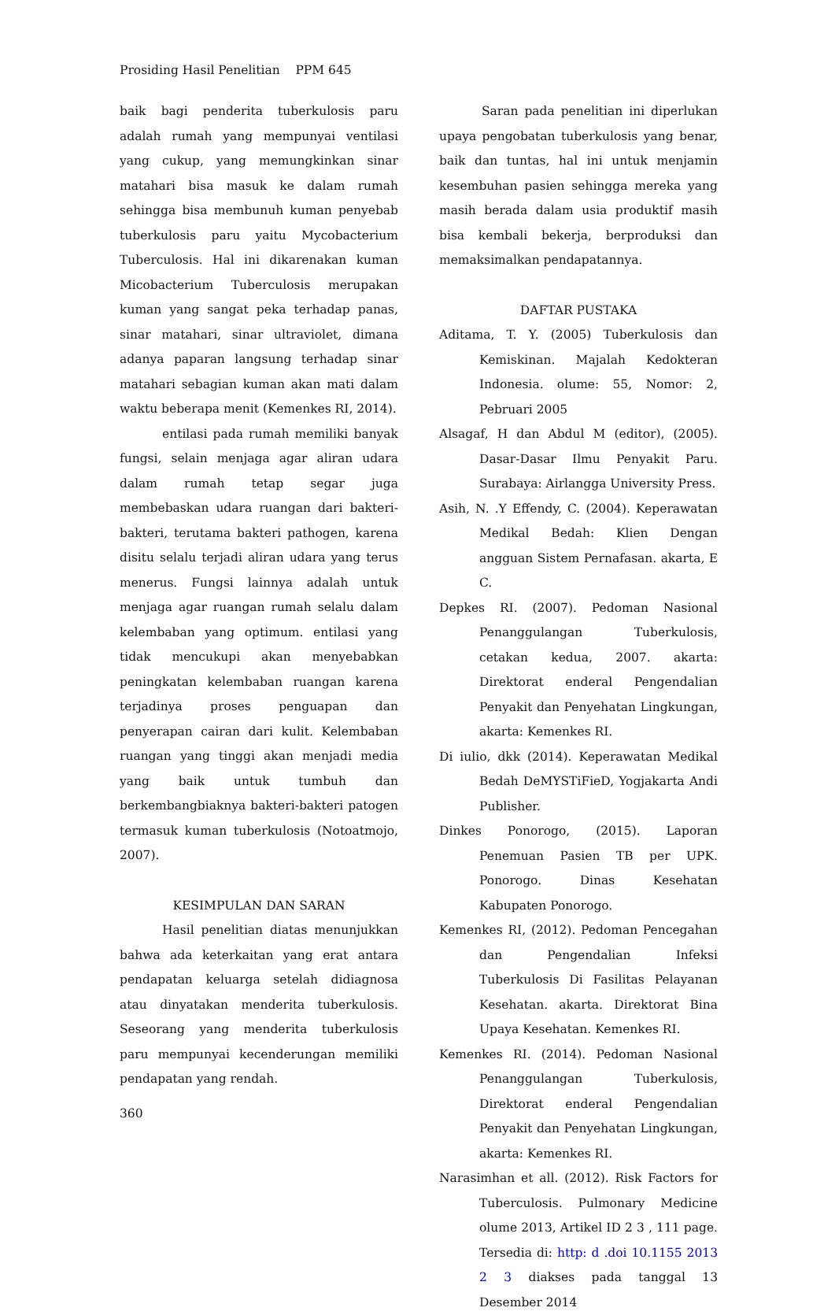Prosiding Hasil Penelitian PPM 645
baik bagi penderita tuberkulosis paru adalah rumah yang mempunyai ventilasi yang cukup, yang memungkinkan sinar matahari bisa masuk ke dalam rumah sehingga bisa membunuh kuman penyebab tuberkulosis paru yaitu Mycobacterium Tuberculosis. Hal ini dikarenakan kuman Micobacterium Tuberculosis merupakan kuman yang sangat peka terhadap panas, sinar matahari, sinar ultraviolet, dimana adanya paparan langsung terhadap sinar matahari sebagian kuman akan mati dalam waktu beberapa menit (Kemenkes RI, 2014).
entilasi pada rumah memiliki banyak fungsi, selain menjaga agar aliran udara dalam rumah tetap segar juga membebaskan udara ruangan dari bakteri-bakteri, terutama bakteri pathogen, karena disitu selalu terjadi aliran udara yang terus menerus. Fungsi lainnya adalah untuk menjaga agar ruangan rumah selalu dalam kelembaban yang optimum. entilasi yang tidak mencukupi akan menyebabkan peningkatan kelembaban ruangan karena terjadinya proses penguapan dan penyerapan cairan dari kulit. Kelembaban ruangan yang tinggi akan menjadi media yang baik untuk tumbuh dan berkembangbiaknya bakteri-bakteri patogen termasuk kuman tuberkulosis (Notoatmojo, 2007).
KESIMPULAN DAN SARAN
Hasil penelitian diatas menunjukkan bahwa ada keterkaitan yang erat antara pendapatan keluarga setelah didiagnosa atau dinyatakan menderita tuberkulosis. Seseorang yang menderita tuberkulosis paru mempunyai kecenderungan memiliki pendapatan yang rendah.
Saran pada penelitian ini diperlukan upaya pengobatan tuberkulosis yang benar, baik dan tuntas, hal ini untuk menjamin kesembuhan pasien sehingga mereka yang masih berada dalam usia produktif masih bisa kembali bekerja, berproduksi dan memaksimalkan pendapatannya.
DAFTAR PUSTAKA
Aditama, T. Y. (2005) Tuberkulosis dan Kemiskinan. Majalah Kedokteran Indonesia. olume: 55, Nomor: 2, Pebruari 2005
Alsagaf, H dan Abdul M (editor), (2005). Dasar-Dasar Ilmu Penyakit Paru. Surabaya: Airlangga University Press.
Asih, N. .Y Effendy, C. (2004). Keperawatan Medikal Bedah: Klien Dengan angguan Sistem Pernafasan. akarta, E C.
Depkes RI. (2007). Pedoman Nasional Penanggulangan Tuberkulosis, cetakan kedua, 2007. akarta: Direktorat enderal Pengendalian Penyakit dan Penyehatan Lingkungan, akarta: Kemenkes RI.
Di iulio, dkk (2014). Keperawatan Medikal Bedah DeMYSTiFieD, Yogjakarta Andi Publisher.
Dinkes Ponorogo, (2015). Laporan Penemuan Pasien TB per UPK. Ponorogo. Dinas Kesehatan Kabupaten Ponorogo.
Kemenkes RI, (2012). Pedoman Pencegahan dan Pengendalian Infeksi Tuberkulosis Di Fasilitas Pelayanan Kesehatan. akarta. Direktorat Bina Upaya Kesehatan. Kemenkes RI.
Kemenkes RI. (2014). Pedoman Nasional Penanggulangan Tuberkulosis, Direktorat enderal Pengendalian Penyakit dan Penyehatan Lingkungan, akarta: Kemenkes RI.
Narasimhan et all. (2012). Risk Factors for Tuberculosis. Pulmonary Medicine olume 2013, Artikel ID 2 3 , 111 page. Tersedia di: http: d .doi 10.1155 2013 2 3 diakses pada tanggal 13 Desember 2014
360